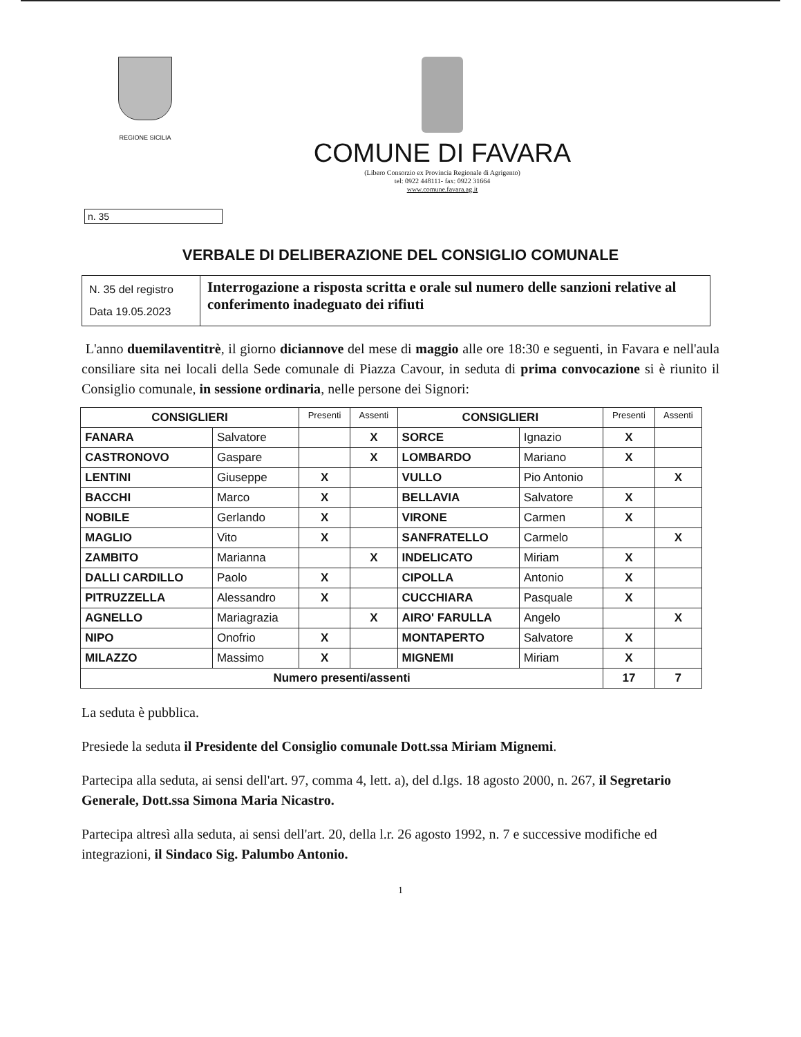REGIONE SICILIA
COMUNE DI FAVARA
(Libero Consorzio ex Provincia Regionale di Agrigento)
tel: 0922 448111- fax: 0922 31664
www.comune.favara.ag.it
n. 35
VERBALE DI DELIBERAZIONE DEL CONSIGLIO COMUNALE
| N. 35 del registro Data 19.05.2023 | Interrogazione a risposta scritta e orale sul numero delle sanzioni relative al conferimento inadeguato dei rifiuti |
L'anno duemilaventitrè, il giorno diciannove del mese di maggio alle ore 18:30 e seguenti, in Favara e nell'aula consiliare sita nei locali della Sede comunale di Piazza Cavour, in seduta di prima convocazione si è riunito il Consiglio comunale, in sessione ordinaria, nelle persone dei Signori:
| CONSIGLIERI | | Presenti | Assenti | CONSIGLIERI | | Presenti | Assenti |
| --- | --- | --- | --- | --- | --- | --- | --- |
| FANARA | Salvatore | | X | SORCE | Ignazio | X | |
| CASTRONOVO | Gaspare | | X | LOMBARDO | Mariano | X | |
| LENTINI | Giuseppe | X | | VULLO | Pio Antonio | | X |
| BACCHI | Marco | X | | BELLAVIA | Salvatore | X | |
| NOBILE | Gerlando | X | | VIRONE | Carmen | X | |
| MAGLIO | Vito | X | | SANFRATELLO | Carmelo | | X |
| ZAMBITO | Marianna | | X | INDELICATO | Miriam | X | |
| DALLI CARDILLO | Paolo | X | | CIPOLLA | Antonio | X | |
| PITRUZZELLA | Alessandro | X | | CUCCHIARA | Pasquale | X | |
| AGNELLO | Mariagrazia | | X | AIRO' FARULLA | Angelo | | X |
| NIPO | Onofrio | X | | MONTAPERTO | Salvatore | X | |
| MILAZZO | Massimo | X | | MIGNEMI | Miriam | X | |
| Numero presenti/assenti | | | | | | 17 | 7 |
La seduta è pubblica.
Presiede la seduta il Presidente del Consiglio comunale Dott.ssa Miriam Mignemi.
Partecipa alla seduta, ai sensi dell'art. 97, comma 4, lett. a), del d.lgs. 18 agosto 2000, n. 267, il Segretario Generale, Dott.ssa Simona Maria Nicastro.
Partecipa altresì alla seduta, ai sensi dell'art. 20, della l.r. 26 agosto 1992, n. 7 e successive modifiche ed integrazioni, il Sindaco Sig. Palumbo Antonio.
1